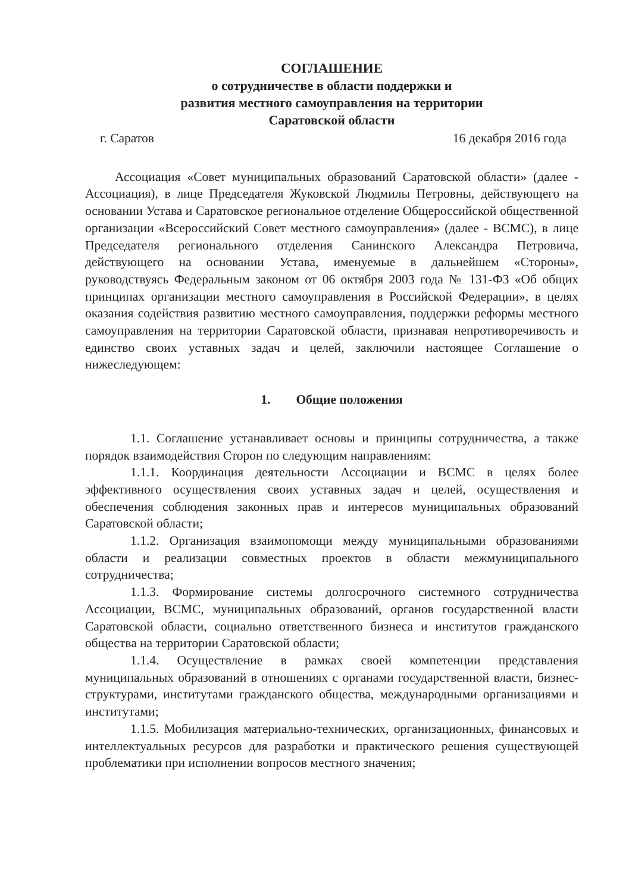СОГЛАШЕНИЕ
о сотрудничестве в области поддержки и
развития местного самоуправления на территории
Саратовской области
г. Саратов 16 декабря 2016 года
Ассоциация «Совет муниципальных образований Саратовской области» (далее - Ассоциация), в лице Председателя Жуковской Людмилы Петровны, действующего на основании Устава и Саратовское региональное отделение Общероссийской общественной организации «Всероссийский Совет местного самоуправления» (далее - ВСМС), в лице Председателя регионального отделения Санинского Александра Петровича, действующего на основании Устава, именуемые в дальнейшем «Стороны», руководствуясь Федеральным законом от 06 октября 2003 года № 131-ФЗ «Об общих принципах организации местного самоуправления в Российской Федерации», в целях оказания содействия развитию местного самоуправления, поддержки реформы местного самоуправления на территории Саратовской области, признавая непротиворечивость и единство своих уставных задач и целей, заключили настоящее Соглашение о нижеследующем:
1. Общие положения
1.1. Соглашение устанавливает основы и принципы сотрудничества, а также порядок взаимодействия Сторон по следующим направлениям:
1.1.1. Координация деятельности Ассоциации и ВСМС в целях более эффективного осуществления своих уставных задач и целей, осуществления и обеспечения соблюдения законных прав и интересов муниципальных образований Саратовской области;
1.1.2. Организация взаимопомощи между муниципальными образованиями области и реализации совместных проектов в области межмуниципального сотрудничества;
1.1.3. Формирование системы долгосрочного системного сотрудничества Ассоциации, ВСМС, муниципальных образований, органов государственной власти Саратовской области, социально ответственного бизнеса и институтов гражданского общества на территории Саратовской области;
1.1.4. Осуществление в рамках своей компетенции представления муниципальных образований в отношениях с органами государственной власти, бизнес-структурами, институтами гражданского общества, международными организациями и институтами;
1.1.5. Мобилизация материально-технических, организационных, финансовых и интеллектуальных ресурсов для разработки и практического решения существующей проблематики при исполнении вопросов местного значения;